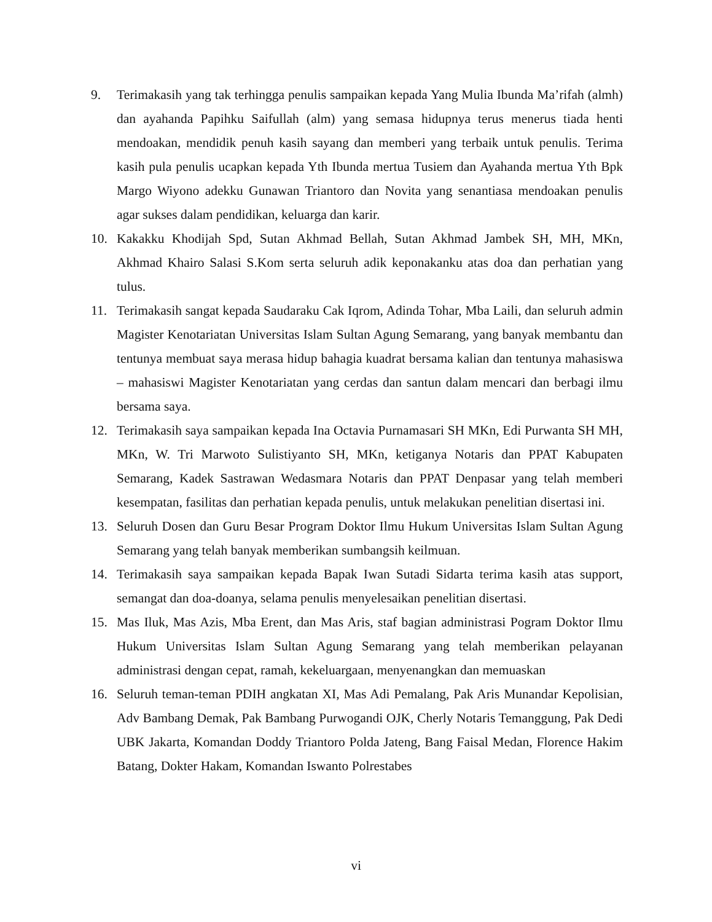9. Terimakasih yang tak terhingga penulis sampaikan kepada Yang Mulia Ibunda Ma’rifah (almh) dan ayahanda Papihku Saifullah (alm) yang semasa hidupnya terus menerus tiada henti mendoakan, mendidik penuh kasih sayang dan memberi yang terbaik untuk penulis. Terima kasih pula penulis ucapkan kepada Yth Ibunda mertua Tusiem dan Ayahanda mertua Yth Bpk Margo Wiyono adekku Gunawan Triantoro dan Novita yang senantiasa mendoakan penulis agar sukses dalam pendidikan, keluarga dan karir.
10. Kakakku Khodijah Spd, Sutan Akhmad Bellah, Sutan Akhmad Jambek SH, MH, MKn, Akhmad Khairo Salasi S.Kom serta seluruh adik keponakanku atas doa dan perhatian yang tulus.
11. Terimakasih sangat kepada Saudaraku Cak Iqrom, Adinda Tohar, Mba Laili, dan seluruh admin Magister Kenotariatan Universitas Islam Sultan Agung Semarang, yang banyak membantu dan tentunya membuat saya merasa hidup bahagia kuadrat bersama kalian dan tentunya mahasiswa – mahasiswi Magister Kenotariatan yang cerdas dan santun dalam mencari dan berbagi ilmu bersama saya.
12. Terimakasih saya sampaikan kepada Ina Octavia Purnamasari SH MKn, Edi Purwanta SH MH, MKn, W. Tri Marwoto Sulistiyanto SH, MKn, ketiganya Notaris dan PPAT Kabupaten Semarang, Kadek Sastrawan Wedasmara Notaris dan PPAT Denpasar yang telah memberi kesempatan, fasilitas dan perhatian kepada penulis, untuk melakukan penelitian disertasi ini.
13. Seluruh Dosen dan Guru Besar Program Doktor Ilmu Hukum Universitas Islam Sultan Agung Semarang yang telah banyak memberikan sumbangsih keilmuan.
14. Terimakasih saya sampaikan kepada Bapak Iwan Sutadi Sidarta terima kasih atas support, semangat dan doa-doanya, selama penulis menyelesaikan penelitian disertasi.
15. Mas Iluk, Mas Azis, Mba Erent, dan Mas Aris, staf bagian administrasi Pogram Doktor Ilmu Hukum Universitas Islam Sultan Agung Semarang yang telah memberikan pelayanan administrasi dengan cepat, ramah, kekeluargaan, menyenangkan dan memuaskan
16. Seluruh teman-teman PDIH angkatan XI, Mas Adi Pemalang, Pak Aris Munandar Kepolisian, Adv Bambang Demak, Pak Bambang Purwogandi OJK, Cherly Notaris Temanggung, Pak Dedi UBK Jakarta, Komandan Doddy Triantoro Polda Jateng, Bang Faisal Medan, Florence Hakim Batang, Dokter Hakam, Komandan Iswanto Polrestabes
vi